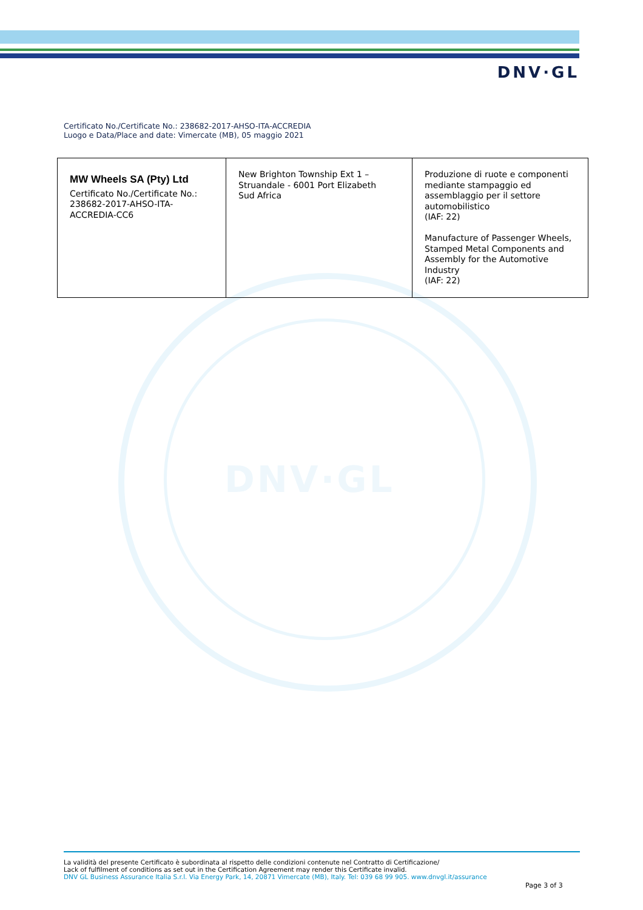DNV·GL
DNV·GL
Certificato No./Certificate No.: 238682-2017-AHSO-ITA-ACCREDIA
Luogo e Data/Place and date: Vimercate (MB), 05 maggio 2021
| MW Wheels SA (Pty) Ltd Certificato No./Certificate No.: 238682-2017-AHSO-ITA- ACCREDIA-CC6 | New Brighton Township Ext 1 – Struandale - 6001 Port Elizabeth Sud Africa | Produzione di ruote e componenti mediante stampaggio ed assemblaggio per il settore automobilistico (IAF: 22) Manufacture of Passenger Wheels, Stamped Metal Components and Assembly for the Automotive Industry (IAF: 22) |
La validità del presente Certificato è subordinata al rispetto delle condizioni contenute nel Contratto di Certificazione/
Lack of fulfilment of conditions as set out in the Certification Agreement may render this Certificate invalid.
DNV GL Business Assurance Italia S.r.l. Via Energy Park, 14, 20871 Vimercate (MB), Italy. Tel: 039 68 99 905. www.dnvgl.it/assurance
Page 3 of 3